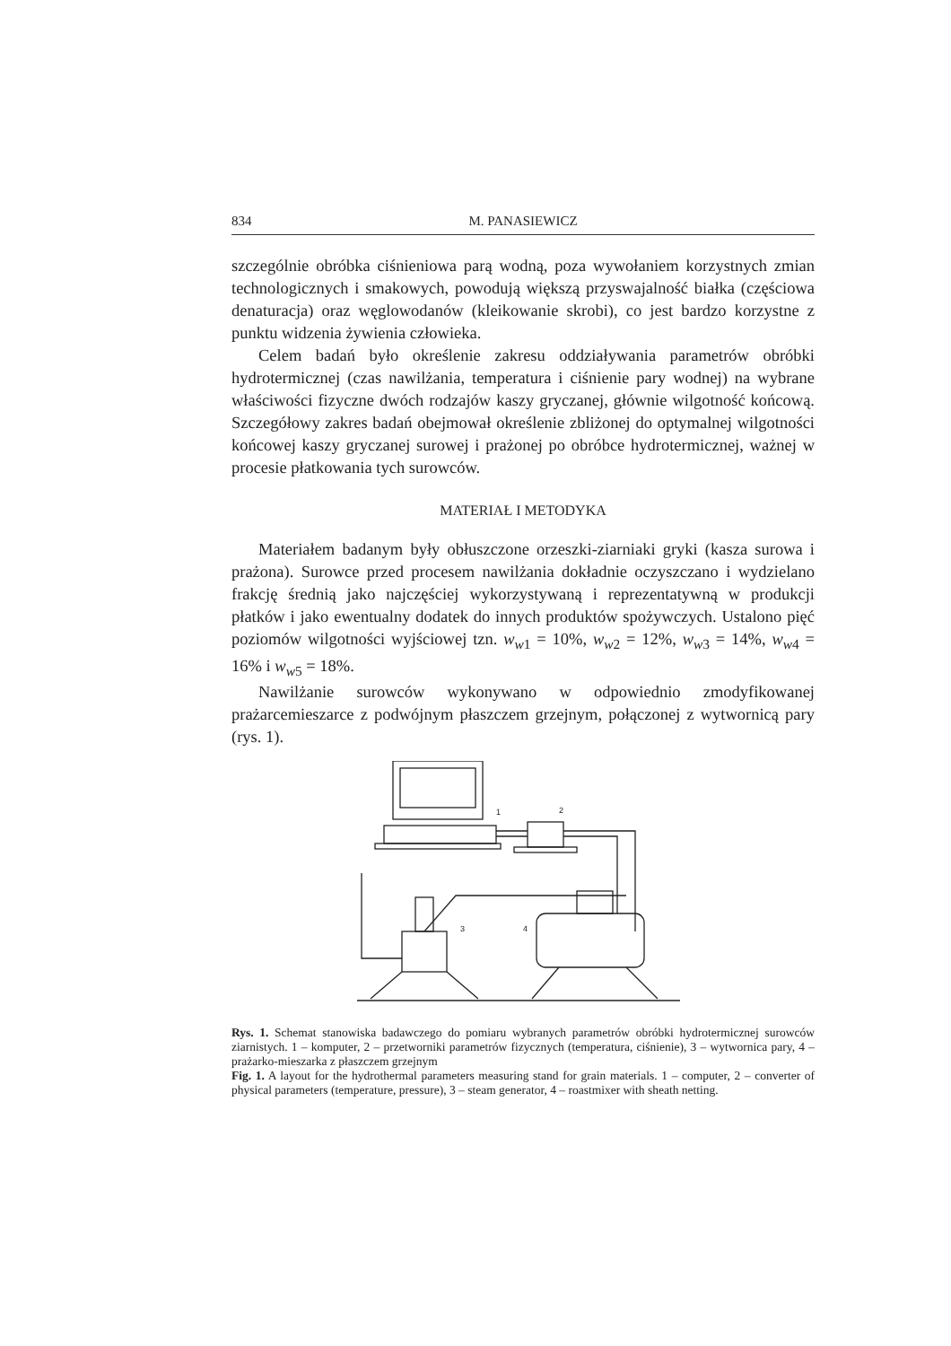834 M. PANASIEWICZ
szczególnie obróbka ciśnieniowa parą wodną, poza wywołaniem korzystnych zmian technologicznych i smakowych, powodują większą przyswajalność białka (częściowa denaturacja) oraz węglowodanów (kleikowanie skrobi), co jest bardzo korzystne z punktu widzenia żywienia człowieka.
Celem badań było określenie zakresu oddziaływania parametrów obróbki hydrotermicznej (czas nawilżania, temperatura i ciśnienie pary wodnej) na wybrane właściwości fizyczne dwóch rodzajów kaszy gryczanej, głównie wilgotność końcową. Szczegółowy zakres badań obejmował określenie zbliżonej do optymalnej wilgotności końcowej kaszy gryczanej surowej i prażonej po obróbce hydrotermicznej, ważnej w procesie płatkowania tych surowców.
MATERIAŁ I METODYKA
Materiałem badanym były obłuszczone orzeszki-ziarniaki gryki (kasza surowa i prażona). Surowce przed procesem nawilżania dokładnie oczyszczano i wydzielano frakcję średnią jako najczęściej wykorzystywaną i reprezentatywną w produkcji płatków i jako ewentualny dodatek do innych produktów spożywczych. Ustalono pięć poziomów wilgotności wyjściowej tzn. w<sub>w1</sub> = 10%, w<sub>w2</sub> = 12%, w<sub>w3</sub> = 14%, w<sub>w4</sub> = 16% i w<sub>w5</sub> = 18%.
Nawilżanie surowców wykonywano w odpowiednio zmodyfikowanej prażarcemieszarce z podwójnym płaszczem grzejnym, połączonej z wytwornicą pary (rys. 1).
1
2
3
4
Rys. 1. Schemat stanowiska badawczego do pomiaru wybranych parametrów obróbki hydrotermicznej surowców ziarnistych. 1 – komputer, 2 – przetworniki parametrów fizycznych (temperatura, ciśnienie), 3 – wytwornica pary, 4 – prażarko-mieszarka z płaszczem grzejnym
Fig. 1. A layout for the hydrothermal parameters measuring stand for grain materials. 1 – computer, 2 – converter of physical parameters (temperature, pressure), 3 – steam generator, 4 – roastmixer with sheath netting.